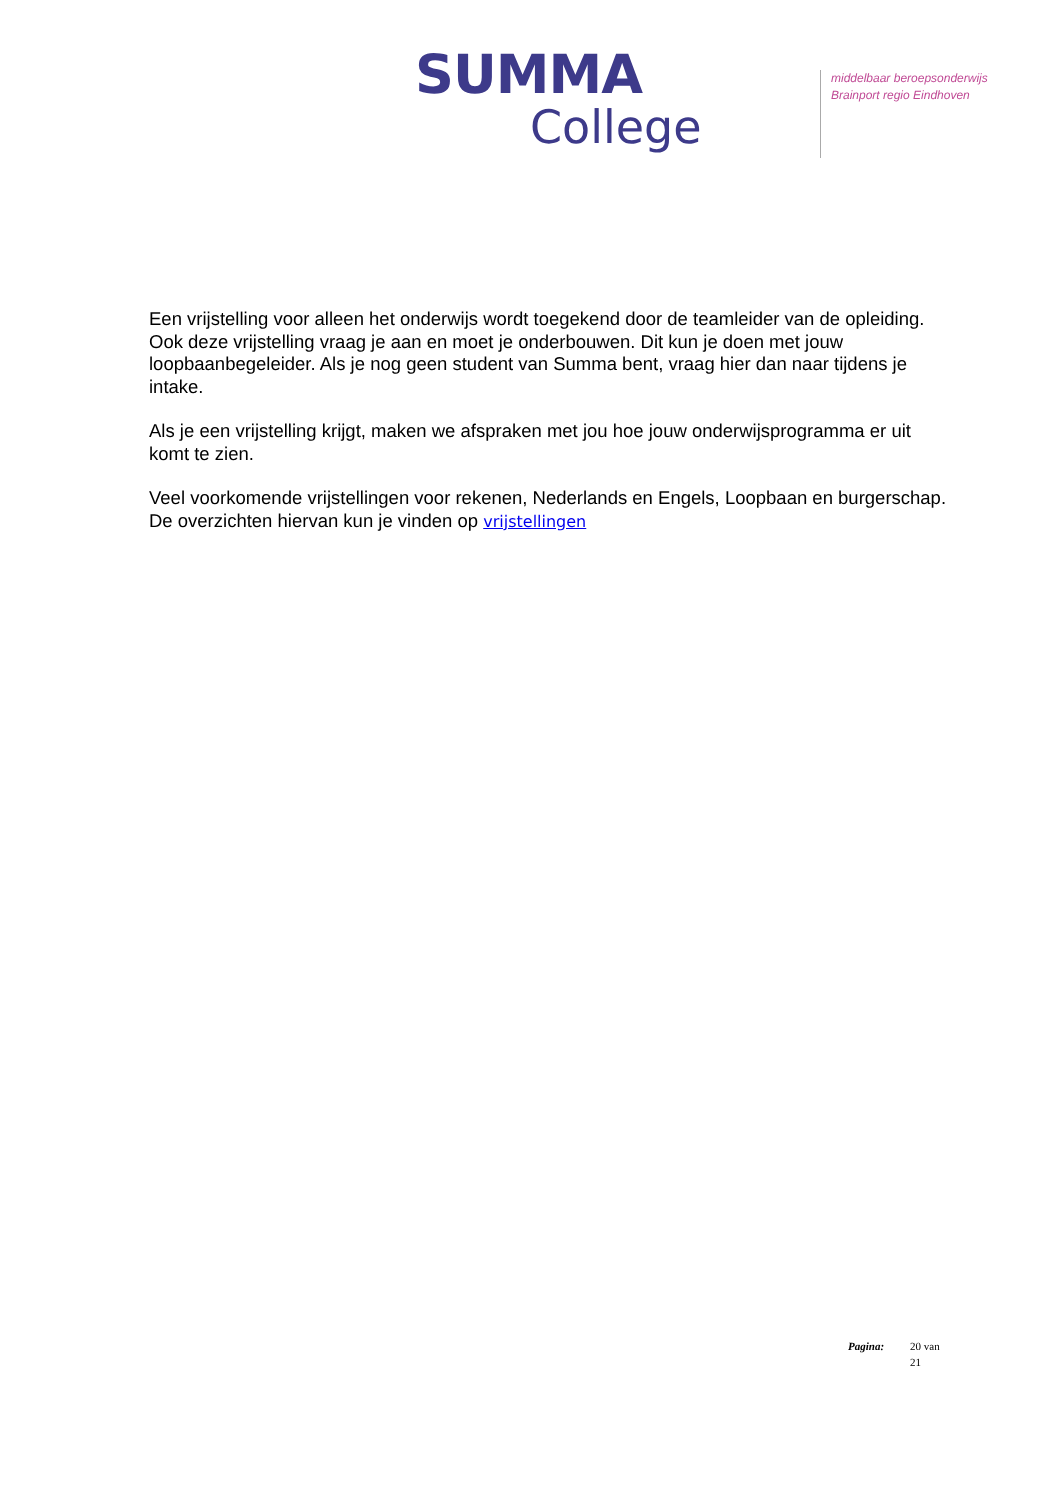SUMMA
College
middelbaar beroepsonderwijs
Brainport regio Eindhoven
Een vrijstelling voor alleen het onderwijs wordt toegekend door de teamleider van de opleiding. Ook deze vrijstelling vraag je aan en moet je onderbouwen. Dit kun je doen met jouw loopbaanbegeleider. Als je nog geen student van Summa bent, vraag hier dan naar tijdens je intake.
Als je een vrijstelling krijgt, maken we afspraken met jou hoe jouw onderwijsprogramma er uit komt te zien.
Veel voorkomende vrijstellingen voor rekenen, Nederlands en Engels, Loopbaan en burgerschap.
De overzichten hiervan kun je vinden op vrijstellingen
Pagina: 20 van
21